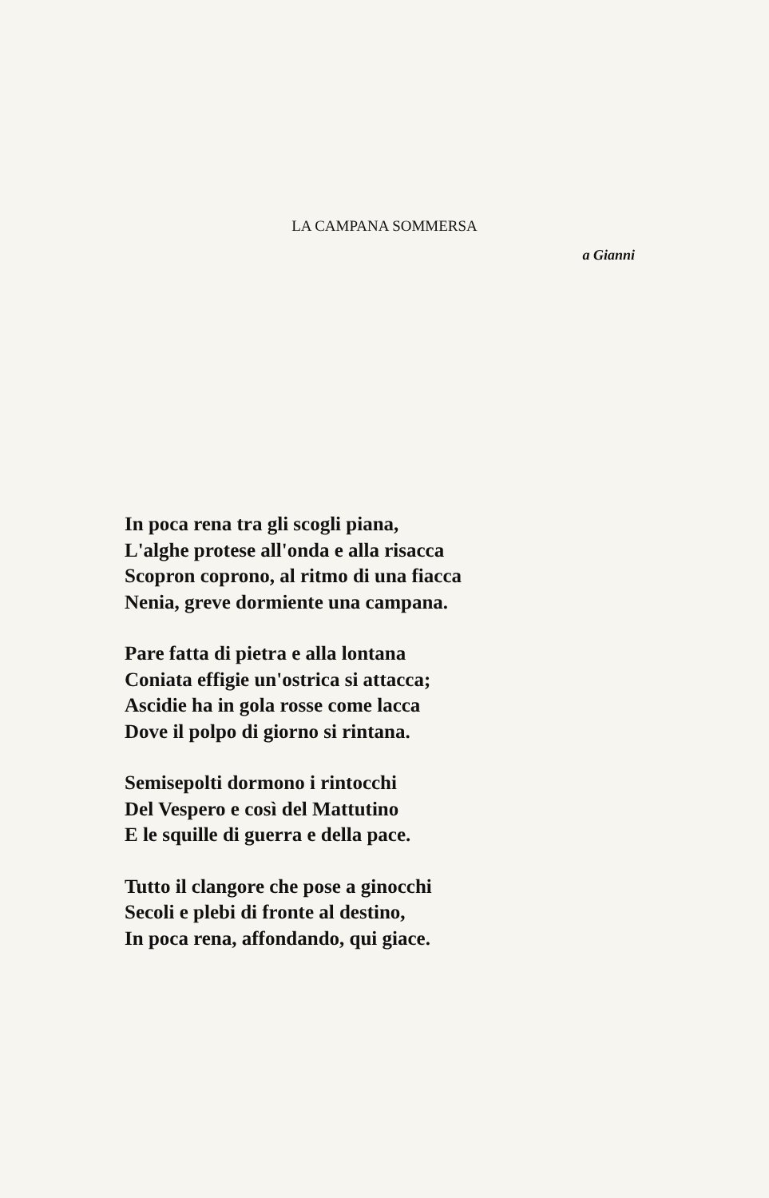LA CAMPANA SOMMERSA
a Gianni
In poca rena tra gli scogli piana,
L'alghe protese all'onda e alla risacca
Scopron coprono, al ritmo di una fiacca
Nenia, greve dormiente una campana.
Pare fatta di pietra e alla lontana
Coniata effigie un'ostrica si attacca;
Ascidie ha in gola rosse come lacca
Dove il polpo di giorno si rintana.
Semisepolti dormono i rintocchi
Del Vespero e così del Mattutino
E le squille di guerra e della pace.
Tutto il clangore che pose a ginocchi
Secoli e plebi di fronte al destino,
In poca rena, affondando, qui giace.